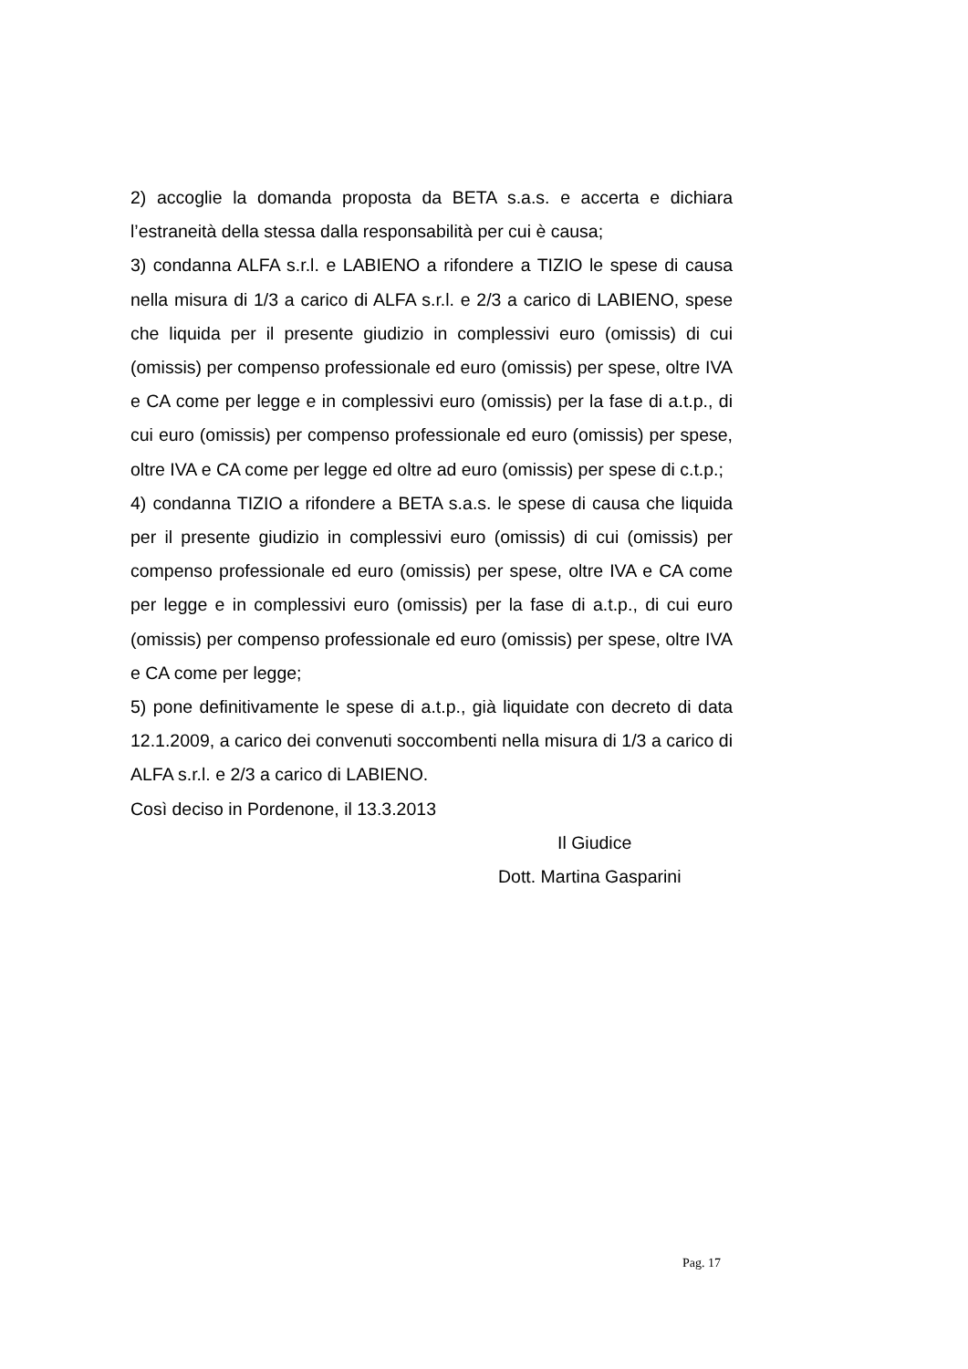2) accoglie la domanda proposta da BETA s.a.s. e accerta e dichiara l’estraneità della stessa dalla responsabilità per cui è causa;
3) condanna ALFA s.r.l. e LABIENO a rifondere a TIZIO le spese di causa nella misura di 1/3 a carico di ALFA s.r.l. e 2/3 a carico di LABIENO, spese che liquida per il presente giudizio in complessivi euro (omissis) di cui (omissis) per compenso professionale ed euro (omissis) per spese, oltre IVA e CA come per legge e in complessivi euro (omissis) per la fase di a.t.p., di cui euro (omissis) per compenso professionale ed euro (omissis) per spese, oltre IVA e CA come per legge ed oltre ad euro (omissis) per spese di c.t.p.;
4) condanna TIZIO a rifondere a BETA s.a.s. le spese di causa che liquida per il presente giudizio in complessivi euro (omissis) di cui (omissis) per compenso professionale ed euro (omissis) per spese, oltre IVA e CA come per legge e in complessivi euro (omissis) per la fase di a.t.p., di cui euro (omissis) per compenso professionale ed euro (omissis) per spese, oltre IVA e CA come per legge;
5) pone definitivamente le spese di a.t.p., già liquidate con decreto di data 12.1.2009, a carico dei convenuti soccombenti nella misura di 1/3 a carico di ALFA s.r.l. e 2/3 a carico di LABIENO.
Così deciso in Pordenone, il 13.3.2013
Il Giudice
Dott. Martina Gasparini
Pag. 17